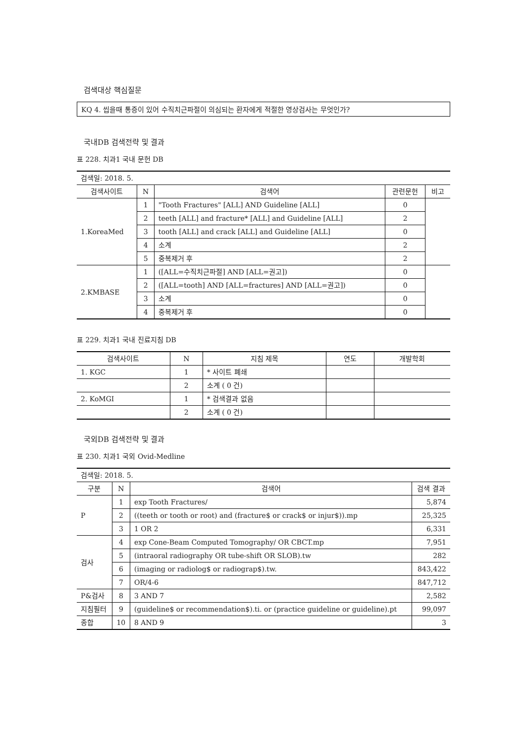검색대상 핵심질문
KQ 4. 씹을때 통증이 있어 수직치근파절이 의심되는 환자에게 적절한 영상검사는 무엇인가?
국내DB 검색전략 및 결과
표 228. 치과1 국내 문헌 DB
| 검색일: 2018. 5. | | | | |
| 검색사이트 | N | 검색어 | 관련문헌 | 비고 |
| 1.KoreaMed | 1 | "Tooth Fractures" [ALL] AND Guideline [ALL] | 0 | |
| | 2 | teeth [ALL] and fracture* [ALL] and Guideline [ALL] | 2 | |
| | 3 | tooth [ALL] and crack [ALL] and Guideline [ALL] | 0 | |
| | 4 | 소계 | 2 | |
| | 5 | 중복제거 후 | 2 | |
| 2.KMBASE | 1 | ([ALL=수직치근파절] AND [ALL=권고]) | 0 | |
| | 2 | ([ALL=tooth] AND [ALL=fractures] AND [ALL=권고]) | 0 | |
| | 3 | 소계 | 0 | |
| | 4 | 중복제거 후 | 0 | |
표 229. 치과1 국내 진료지침 DB
| 검색사이트 | N | 지침 제목 | 연도 | 개발학회 |
| --- | --- | --- | --- | --- |
| 1. KGC | 1 | * 사이트 폐쇄 | | |
| | 2 | 소계 ( 0 건) | | |
| 2. KoMGI | 1 | * 검색결과 없음 | | |
| | 2 | 소계 ( 0 건) | | |
국외DB 검색전략 및 결과
표 230. 치과1 국외 Ovid-Medline
| 검색일: 2018. 5. | | | |
| 구분 | N | 검색어 | 검색 결과 |
| P | 1 | exp Tooth Fractures/ | 5,874 |
| | 2 | ((teeth or tooth or root) and (fracture$ or crack$ or injur$)).mp | 25,325 |
| | 3 | 1 OR 2 | 6,331 |
| 검사 | 4 | exp Cone-Beam Computed Tomography/ OR CBCT.mp | 7,951 |
| | 5 | (intraoral radiography OR tube-shift OR SLOB).tw | 282 |
| | 6 | (imaging or radiolog$ or radiograp$).tw. | 843,422 |
| | 7 | OR/4-6 | 847,712 |
| P&검사 | 8 | 3 AND 7 | 2,582 |
| 지침필터 | 9 | (guideline$ or recommendation$).ti. or (practice guideline or guideline).pt | 99,097 |
| 종합 | 10 | 8 AND 9 | 3 |